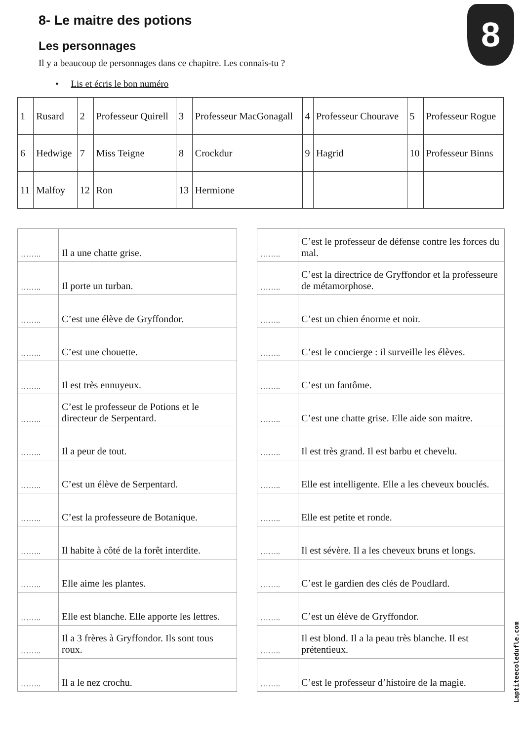8
8- Le maitre des potions
Les personnages
Il y a beaucoup de personnages dans ce chapitre. Les connais-tu ?
• Lis et écris le bon numéro
| 1 | Rusard | 2 | Professeur Quirell | 3 | Professeur MacGonagall | 4 | Professeur Chourave | 5 | Professeur Rogue |
| 6 | Hedwige | 7 | Miss Teigne | 8 | Crockdur | 9 | Hagrid | 10 | Professeur Binns |
| 11 | Malfoy | 12 | Ron | 13 | Hermione | | | | |
| …….. | Il a une chatte grise. |
| …….. | Il porte un turban. |
| …….. | C’est une élève de Gryffondor. |
| …….. | C’est une chouette. |
| …….. | Il est très ennuyeux. |
| …….. | C’est le professeur de Potions et le directeur de Serpentard. |
| …….. | Il a peur de tout. |
| …….. | C’est un élève de Serpentard. |
| …….. | C’est la professeure de Botanique. |
| …….. | Il habite à côté de la forêt interdite. |
| …….. | Elle aime les plantes. |
| …….. | Elle est blanche. Elle apporte les lettres. |
| …….. | Il a 3 frères à Gryffondor. Ils sont tous roux. |
| …….. | Il a le nez crochu. |
| …….. | C’est le professeur de défense contre les forces du mal. |
| …….. | C’est la directrice de Gryffondor et la professeure de métamorphose. |
| …….. | C’est un chien énorme et noir. |
| …….. | C’est le concierge : il surveille les élèves. |
| …….. | C’est un fantôme. |
| …….. | C’est une chatte grise. Elle aide son maitre. |
| …….. | Il est très grand. Il est barbu et chevelu. |
| …….. | Elle est intelligente. Elle a les cheveux bouclés. |
| …….. | Elle est petite et ronde. |
| …….. | Il est sévère. Il a les cheveux bruns et longs. |
| …….. | C’est le gardien des clés de Poudlard. |
| …….. | C’est un élève de Gryffondor. |
| …….. | Il est blond. Il a la peau très blanche. Il est prétentieux. |
| …….. | C’est le professeur d’histoire de la magie. |
Laptiteecoledufle.com